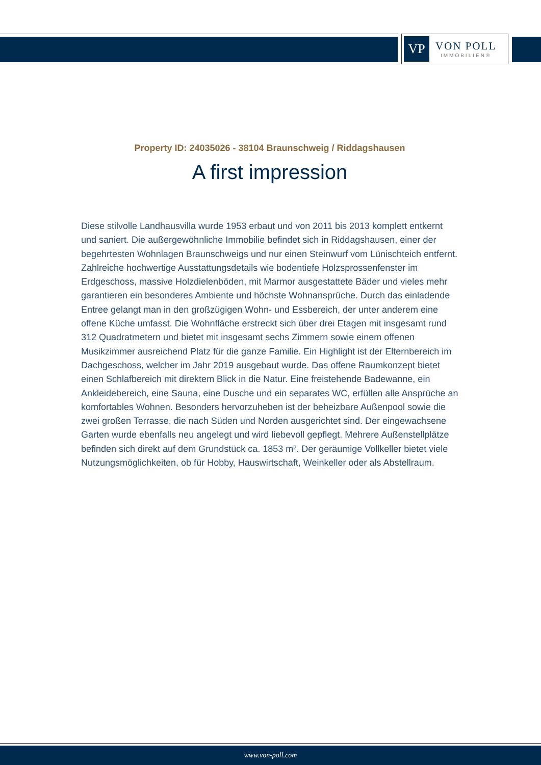VP
VON POLL
IMMOBILIEN®
Property ID: 24035026 - 38104 Braunschweig / Riddagshausen
A first impression
Diese stilvolle Landhausvilla wurde 1953 erbaut und von 2011 bis 2013 komplett entkernt und saniert. Die außergewöhnliche Immobilie befindet sich in Riddagshausen, einer der begehrtesten Wohnlagen Braunschweigs und nur einen Steinwurf vom Lünischteich entfernt. Zahlreiche hochwertige Ausstattungsdetails wie bodentiefe Holzsprossenfenster im Erdgeschoss, massive Holzdielenböden, mit Marmor ausgestattete Bäder und vieles mehr garantieren ein besonderes Ambiente und höchste Wohnansprüche. Durch das einladende Entree gelangt man in den großzügigen Wohn- und Essbereich, der unter anderem eine offene Küche umfasst. Die Wohnfläche erstreckt sich über drei Etagen mit insgesamt rund 312 Quadratmetern und bietet mit insgesamt sechs Zimmern sowie einem offenen Musikzimmer ausreichend Platz für die ganze Familie. Ein Highlight ist der Elternbereich im Dachgeschoss, welcher im Jahr 2019 ausgebaut wurde. Das offene Raumkonzept bietet einen Schlafbereich mit direktem Blick in die Natur. Eine freistehende Badewanne, ein Ankleidebereich, eine Sauna, eine Dusche und ein separates WC, erfüllen alle Ansprüche an komfortables Wohnen. Besonders hervorzuheben ist der beheizbare Außenpool sowie die zwei großen Terrasse, die nach Süden und Norden ausgerichtet sind. Der eingewachsene Garten wurde ebenfalls neu angelegt und wird liebevoll gepflegt. Mehrere Außenstellplätze befinden sich direkt auf dem Grundstück ca. 1853 m². Der geräumige Vollkeller bietet viele Nutzungsmöglichkeiten, ob für Hobby, Hauswirtschaft, Weinkeller oder als Abstellraum.
www.von-poll.com